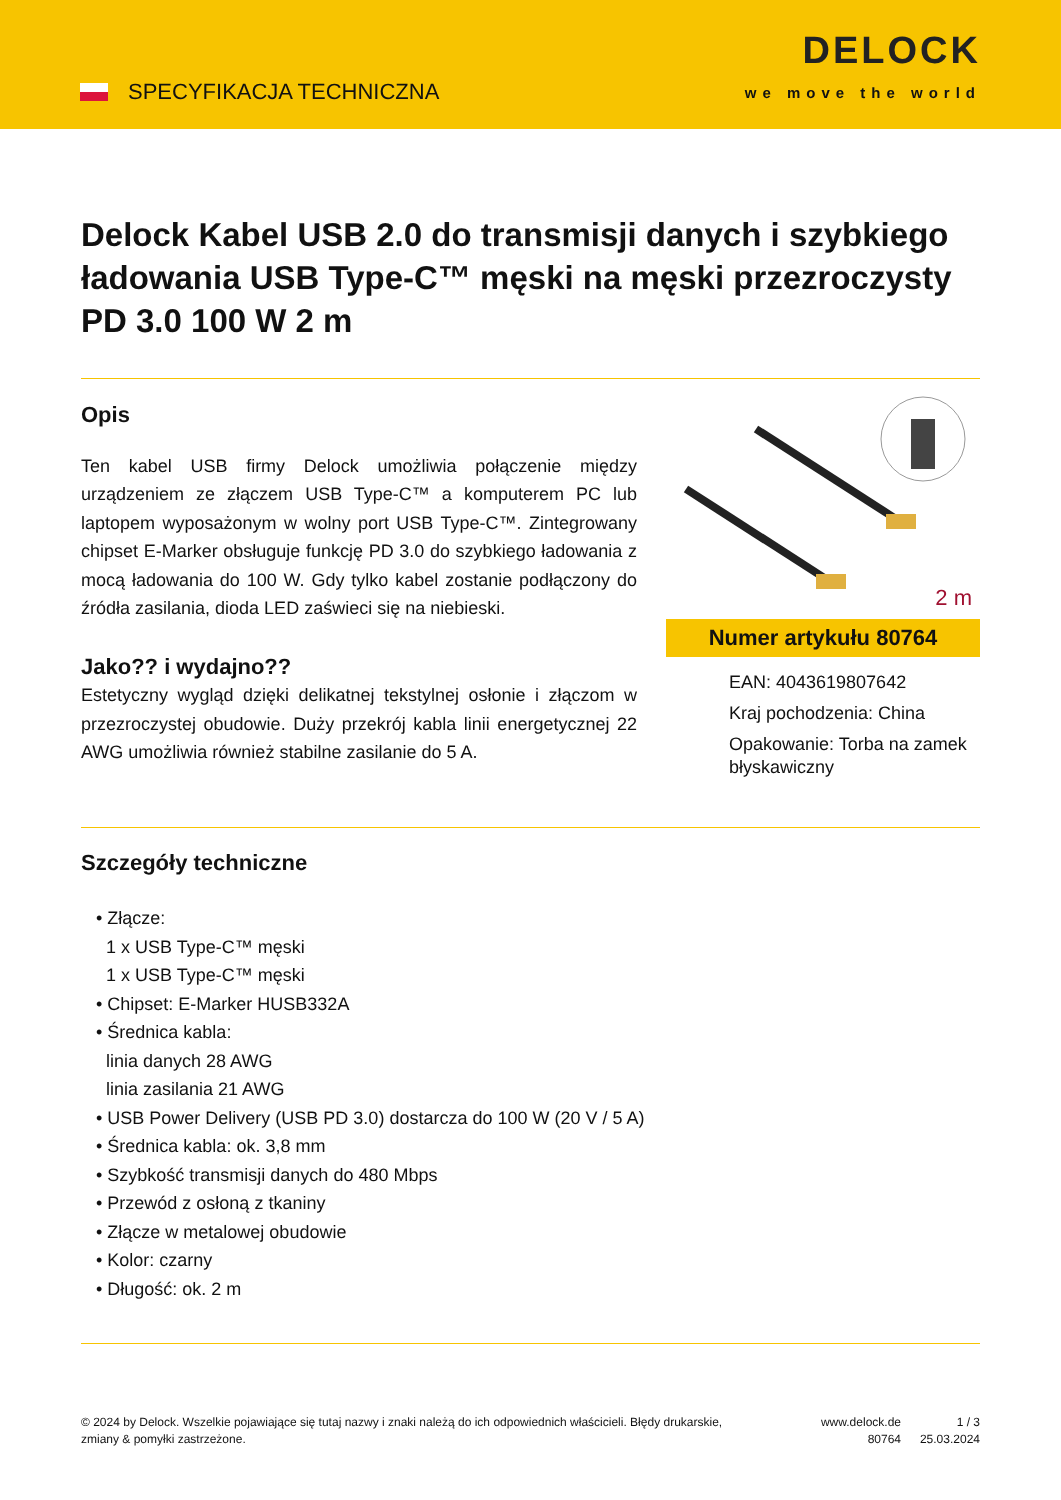SPECYFIKACJA TECHNICZNA
DELOCK
we move the world
Delock Kabel USB 2.0 do transmisji danych i szybkiego ładowania USB Type-C™ męski na męski przezroczysty PD 3.0 100 W 2 m
Opis
Ten kabel USB firmy Delock umożliwia połączenie między urządzeniem ze złączem USB Type-C™ a komputerem PC lub laptopem wyposażonym w wolny port USB Type-C™. Zintegrowany chipset E-Marker obsługuje funkcję PD 3.0 do szybkiego ładowania z mocą ładowania do 100 W. Gdy tylko kabel zostanie podłączony do źródła zasilania, dioda LED zaświeci się na niebieski.
Jako?? i wydajno??
Estetyczny wygląd dzięki delikatnej tekstylnej osłonie i złączom w przezroczystej obudowie. Duży przekrój kabla linii energetycznej 22 AWG umożliwia również stabilne zasilanie do 5 A.
2 m
Numer artykułu 80764
EAN: 4043619807642
Kraj pochodzenia: China
Opakowanie: Torba na zamek błyskawiczny
Szczegóły techniczne
• Złącze:
1 x USB Type-C™ męski
1 x USB Type-C™ męski
• Chipset: E-Marker HUSB332A
• Średnica kabla:
linia danych 28 AWG
linia zasilania 21 AWG
• USB Power Delivery (USB PD 3.0) dostarcza do 100 W (20 V / 5 A)
• Średnica kabla: ok. 3,8 mm
• Szybkość transmisji danych do 480 Mbps
• Przewód z osłoną z tkaniny
• Złącze w metalowej obudowie
• Kolor: czarny
• Długość: ok. 2 m
© 2024 by Delock. Wszelkie pojawiające się tutaj nazwy i znaki należą do ich odpowiednich właścicieli. Błędy drukarskie, zmiany & pomyłki zastrzeżone.
www.delock.de
80764
1 / 3
25.03.2024